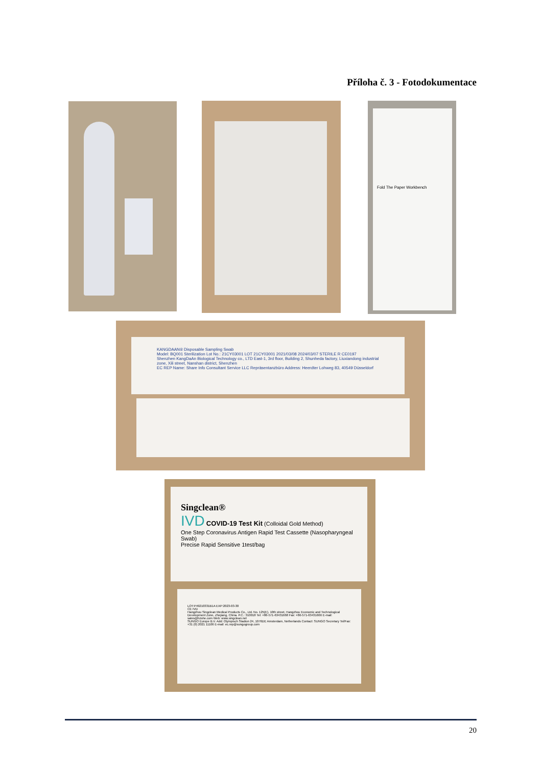Příloha č. 3 - Fotodokumentace
Fold The Paper Workbench
KANGDAAN® Disposable Sampling Swab
Model: BQ001 Sterilization Lot No.: 21CY03001 LOT 21CY03001 2021/03/08 2024/03/07 STERILE R CE0197
Shenzhen KangDaAn Biological Technology co., LTD East-1, 3rd floor, Building 2, Shunheda factory, Liuxiandong industrial zone, Xili street, Nanshan district, Shenzhen
EC REP Name: Share Info Consultant Service LLC Repräsentanzbüro Address: Heerdter Lohweg 83, 40549 Düsseldorf
Singclean®
IVD COVID-19 Test Kit (Colloidal Gold Method)
One Step Coronavirus Antigen Rapid Test Cassette (Nasopharyngeal Swab)
Precise Rapid Sensitive 1test/bag
LOT:P49210331B1A EXP:2023-03-30
CE IVD
Hangzhou Singclean Medical Products Co., Ltd. No. 125(E), 10th street, Hangzhou Economic and Technological Development Zone, Zhejiang, China. P.C.: 310018 Tel: +86-571-63431668 Fax: +86-571-63431666 E-mail: sales@hzshe.com Web: www.singclean.net
SUNGO Europe B.V. Add: Olympisch Stadion 24, 1076DE Amsterdam, Netherlands Contact: SUNGO Secretary Tel/Fax: +31 (0) 2021 11106 E-mail: ec.rep@sungogroup.com
20